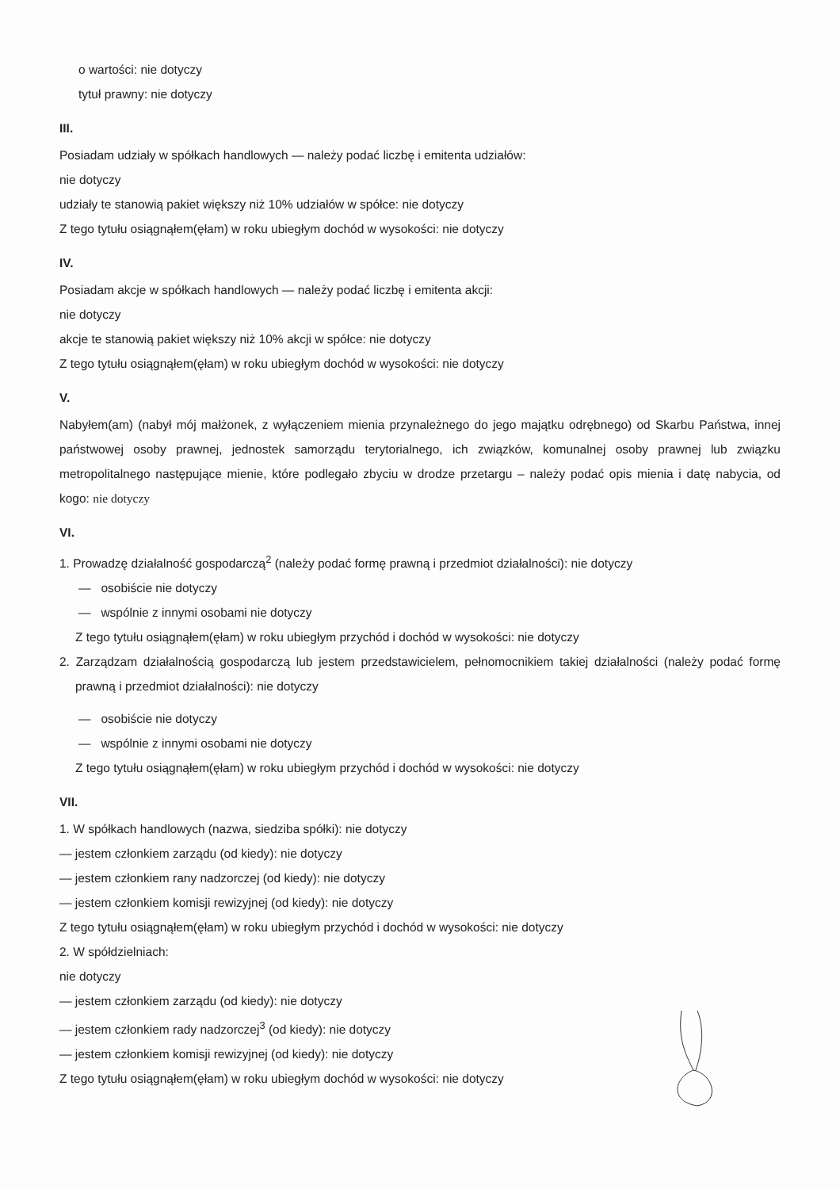o wartości: nie dotyczy
tytuł prawny: nie dotyczy
III.
Posiadam udziały w spółkach handlowych — należy podać liczbę i emitenta udziałów:
nie dotyczy
udziały te stanowią pakiet większy niż 10% udziałów w spółce: nie dotyczy
Z tego tytułu osiągnąłem(ęłam) w roku ubiegłym dochód w wysokości: nie dotyczy
IV.
Posiadam akcje w spółkach handlowych — należy podać liczbę i emitenta akcji:
nie dotyczy
akcje te stanowią pakiet większy niż 10% akcji w spółce: nie dotyczy
Z tego tytułu osiągnąłem(ęłam) w roku ubiegłym dochód w wysokości: nie dotyczy
V.
Nabyłem(am) (nabył mój małżonek, z wyłączeniem mienia przynależnego do jego majątku odrębnego) od Skarbu Państwa, innej państwowej osoby prawnej, jednostek samorządu terytorialnego, ich związków, komunalnej osoby prawnej lub związku metropolitalnego następujące mienie, które podlegało zbyciu w drodze przetargu – należy podać opis mienia i datę nabycia, od kogo: nie dotyczy
VI.
1. Prowadzę działalność gospodarczą<sup>2</sup> (należy podać formę prawną i przedmiot działalności): nie dotyczy
— osobiście nie dotyczy
— wspólnie z innymi osobami nie dotyczy
Z tego tytułu osiągnąłem(ęłam) w roku ubiegłym przychód i dochód w wysokości: nie dotyczy
2. Zarządzam działalnością gospodarczą lub jestem przedstawicielem, pełnomocnikiem takiej działalności (należy podać formę prawną i przedmiot działalności): nie dotyczy
— osobiście nie dotyczy
— wspólnie z innymi osobami nie dotyczy
Z tego tytułu osiągnąłem(ęłam) w roku ubiegłym przychód i dochód w wysokości: nie dotyczy
VII.
1. W spółkach handlowych (nazwa, siedziba spółki): nie dotyczy
— jestem członkiem zarządu (od kiedy): nie dotyczy
— jestem członkiem rany nadzorczej (od kiedy): nie dotyczy
— jestem członkiem komisji rewizyjnej (od kiedy): nie dotyczy
Z tego tytułu osiągnąłem(ęłam) w roku ubiegłym przychód i dochód w wysokości: nie dotyczy
2. W spółdzielniach:
nie dotyczy
— jestem członkiem zarządu (od kiedy): nie dotyczy
— jestem członkiem rady nadzorczej<sup>3</sup> (od kiedy): nie dotyczy
— jestem członkiem komisji rewizyjnej (od kiedy): nie dotyczy
Z tego tytułu osiągnąłem(ęłam) w roku ubiegłym dochód w wysokości: nie dotyczy